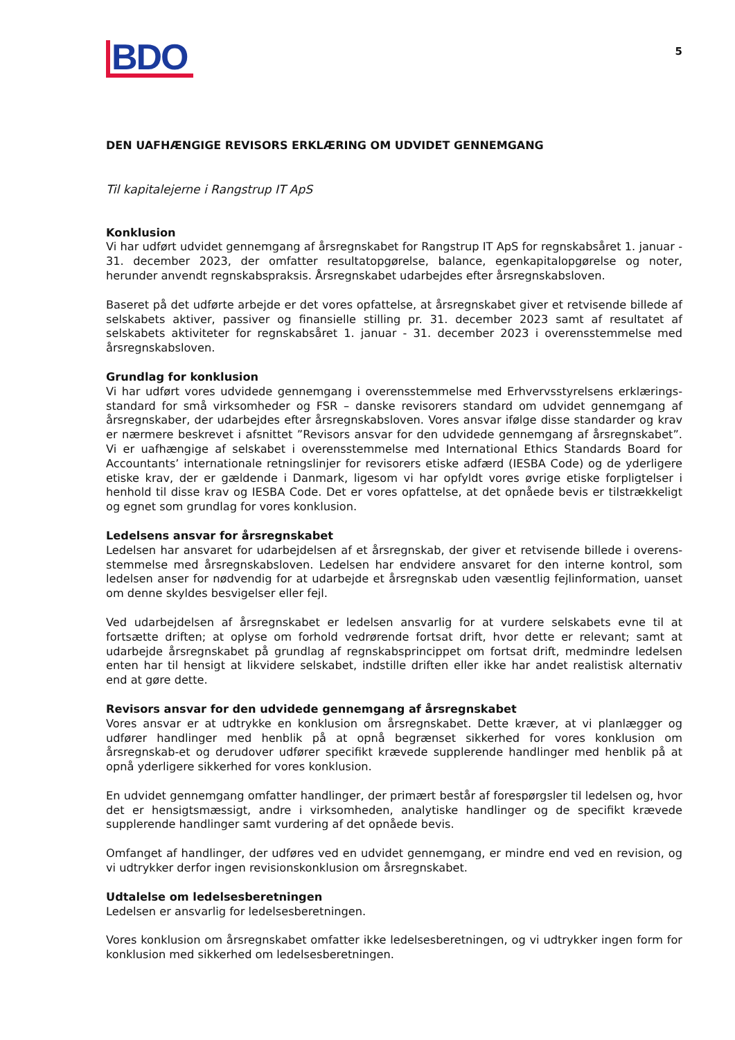BDO
5
DEN UAFHÆNGIGE REVISORS ERKLÆRING OM UDVIDET GENNEMGANG
Til kapitalejerne i Rangstrup IT ApS
Konklusion
Vi har udført udvidet gennemgang af årsregnskabet for Rangstrup IT ApS for regnskabsåret 1. januar - 31. december 2023, der omfatter resultatopgørelse, balance, egenkapitalopgørelse og noter, herunder anvendt regnskabspraksis. Årsregnskabet udarbejdes efter årsregnskabsloven.
Baseret på det udførte arbejde er det vores opfattelse, at årsregnskabet giver et retvisende billede af selskabets aktiver, passiver og finansielle stilling pr. 31. december 2023 samt af resultatet af selskabets aktiviteter for regnskabsåret 1. januar - 31. december 2023 i overensstemmelse med årsregnskabsloven.
Grundlag for konklusion
Vi har udført vores udvidede gennemgang i overensstemmelse med Erhvervsstyrelsens erklærings-standard for små virksomheder og FSR – danske revisorers standard om udvidet gennemgang af årsregnskaber, der udarbejdes efter årsregnskabsloven. Vores ansvar ifølge disse standarder og krav er nærmere beskrevet i afsnittet ”Revisors ansvar for den udvidede gennemgang af årsregnskabet”. Vi er uafhængige af selskabet i overensstemmelse med International Ethics Standards Board for Accountants’ internationale retningslinjer for revisorers etiske adfærd (IESBA Code) og de yderligere etiske krav, der er gældende i Danmark, ligesom vi har opfyldt vores øvrige etiske forpligtelser i henhold til disse krav og IESBA Code. Det er vores opfattelse, at det opnåede bevis er tilstrækkeligt og egnet som grundlag for vores konklusion.
Ledelsens ansvar for årsregnskabet
Ledelsen har ansvaret for udarbejdelsen af et årsregnskab, der giver et retvisende billede i overens-stemmelse med årsregnskabsloven. Ledelsen har endvidere ansvaret for den interne kontrol, som ledelsen anser for nødvendig for at udarbejde et årsregnskab uden væsentlig fejlinformation, uanset om denne skyldes besvigelser eller fejl.
Ved udarbejdelsen af årsregnskabet er ledelsen ansvarlig for at vurdere selskabets evne til at fortsætte driften; at oplyse om forhold vedrørende fortsat drift, hvor dette er relevant; samt at udarbejde årsregnskabet på grundlag af regnskabsprincippet om fortsat drift, medmindre ledelsen enten har til hensigt at likvidere selskabet, indstille driften eller ikke har andet realistisk alternativ end at gøre dette.
Revisors ansvar for den udvidede gennemgang af årsregnskabet
Vores ansvar er at udtrykke en konklusion om årsregnskabet. Dette kræver, at vi planlægger og udfører handlinger med henblik på at opnå begrænset sikkerhed for vores konklusion om årsregnskab-et og derudover udfører specifikt krævede supplerende handlinger med henblik på at opnå yderligere sikkerhed for vores konklusion.
En udvidet gennemgang omfatter handlinger, der primært består af forespørgsler til ledelsen og, hvor det er hensigtsmæssigt, andre i virksomheden, analytiske handlinger og de specifikt krævede supplerende handlinger samt vurdering af det opnåede bevis.
Omfanget af handlinger, der udføres ved en udvidet gennemgang, er mindre end ved en revision, og vi udtrykker derfor ingen revisionskonklusion om årsregnskabet.
Udtalelse om ledelsesberetningen
Ledelsen er ansvarlig for ledelsesberetningen.
Vores konklusion om årsregnskabet omfatter ikke ledelsesberetningen, og vi udtrykker ingen form for konklusion med sikkerhed om ledelsesberetningen.